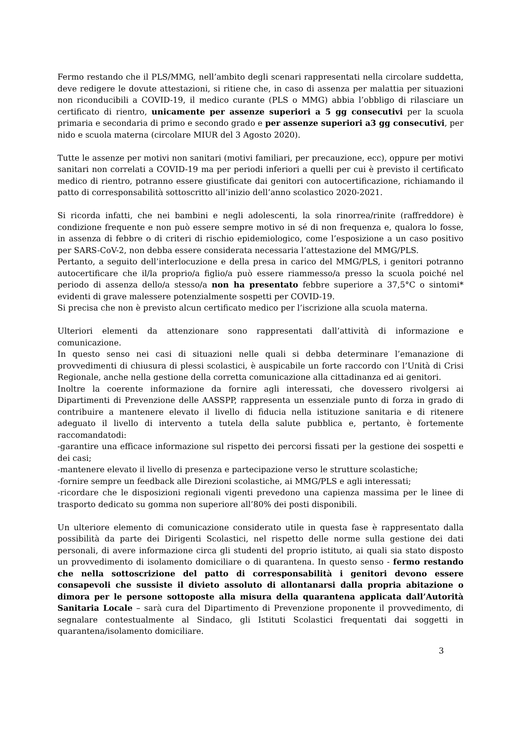Fermo restando che il PLS/MMG, nell’ambito degli scenari rappresentati nella circolare suddetta, deve redigere le dovute attestazioni, si ritiene che, in caso di assenza per malattia per situazioni non riconducibili a COVID-19, il medico curante (PLS o MMG) abbia l’obbligo di rilasciare un certificato di rientro, unicamente per assenze superiori a 5 gg consecutivi per la scuola primaria e secondaria di primo e secondo grado e per assenze superiori a3 gg consecutivi, per nido e scuola materna (circolare MIUR del 3 Agosto 2020).
Tutte le assenze per motivi non sanitari (motivi familiari, per precauzione, ecc), oppure per motivi sanitari non correlati a COVID-19 ma per periodi inferiori a quelli per cui è previsto il certificato medico di rientro, potranno essere giustificate dai genitori con autocertificazione, richiamando il patto di corresponsabilità sottoscritto all’inizio dell’anno scolastico 2020-2021.
Si ricorda infatti, che nei bambini e negli adolescenti, la sola rinorrea/rinite (raffreddore) è condizione frequente e non può essere sempre motivo in sé di non frequenza e, qualora lo fosse, in assenza di febbre o di criteri di rischio epidemiologico, come l’esposizione a un caso positivo per SARS-CoV-2, non debba essere considerata necessaria l’attestazione del MMG/PLS.
Pertanto, a seguito dell’interlocuzione e della presa in carico del MMG/PLS, i genitori potranno autocertificare che il/la proprio/a figlio/a può essere riammesso/a presso la scuola poiché nel periodo di assenza dello/a stesso/a non ha presentato febbre superiore a 37,5°C o sintomi* evidenti di grave malessere potenzialmente sospetti per COVID-19.
Si precisa che non è previsto alcun certificato medico per l’iscrizione alla scuola materna.
Ulteriori elementi da attenzionare sono rappresentati dall’attività di informazione e comunicazione.
In questo senso nei casi di situazioni nelle quali si debba determinare l’emanazione di provvedimenti di chiusura di plessi scolastici, è auspicabile un forte raccordo con l’Unità di Crisi Regionale, anche nella gestione della corretta comunicazione alla cittadinanza ed ai genitori.
Inoltre la coerente informazione da fornire agli interessati, che dovessero rivolgersi ai Dipartimenti di Prevenzione delle AASSPP, rappresenta un essenziale punto di forza in grado di contribuire a mantenere elevato il livello di fiducia nella istituzione sanitaria e di ritenere adeguato il livello di intervento a tutela della salute pubblica e, pertanto, è fortemente raccomandatodi:
-garantire una efficace informazione sul rispetto dei percorsi fissati per la gestione dei sospetti e dei casi;
-mantenere elevato il livello di presenza e partecipazione verso le strutture scolastiche;
-fornire sempre un feedback alle Direzioni scolastiche, ai MMG/PLS e agli interessati;
-ricordare che le disposizioni regionali vigenti prevedono una capienza massima per le linee di trasporto dedicato su gomma non superiore all’80% dei posti disponibili.
Un ulteriore elemento di comunicazione considerato utile in questa fase è rappresentato dalla possibilità da parte dei Dirigenti Scolastici, nel rispetto delle norme sulla gestione dei dati personali, di avere informazione circa gli studenti del proprio istituto, ai quali sia stato disposto un provvedimento di isolamento domiciliare o di quarantena. In questo senso - fermo restando che nella sottoscrizione del patto di corresponsabilità i genitori devono essere consapevoli che sussiste il divieto assoluto di allontanarsi dalla propria abitazione o dimora per le persone sottoposte alla misura della quarantena applicata dall’Autorità Sanitaria Locale – sarà cura del Dipartimento di Prevenzione proponente il provvedimento, di segnalare contestualmente al Sindaco, gli Istituti Scolastici frequentati dai soggetti in quarantena/isolamento domiciliare.
3